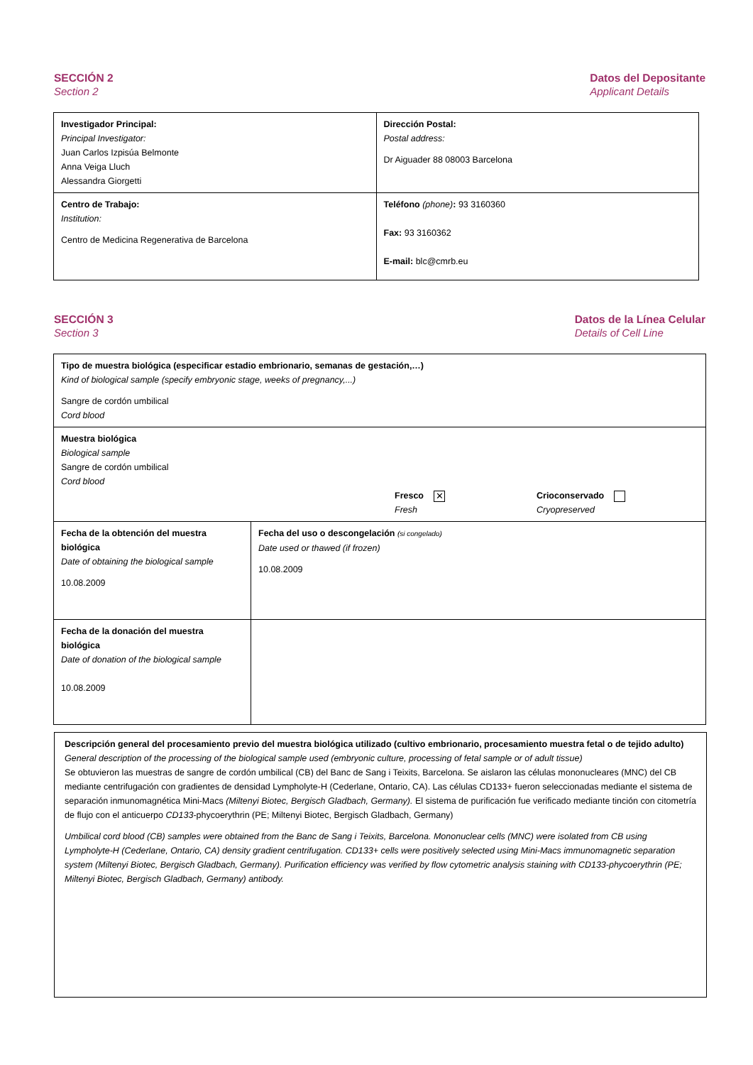SECCIÓN 2
Section 2
Datos del Depositante
Applicant Details
| Investigador Principal: Principal Investigator: Juan Carlos Izpisúa Belmonte Anna Veiga Lluch Alessandra Giorgetti | Dirección Postal: Postal address: Dr Aiguader 88 08003 Barcelona |
| Centro de Trabajo: Institution: Centro de Medicina Regenerativa de Barcelona | Teléfono (phone) : 93 3160360 Fax: 93 3160362 E-mail: blc@cmrb.eu |
SECCIÓN 3
Section 3
Datos de la Línea Celular
Details of Cell Line
| Tipo de muestra biológica (especificar estadio embrionario, semanas de gestación,…) Kind of biological sample (specify embryonic stage, weeks of pregnancy,...) Sangre de cordón umbilical Cord blood | |
| Muestra biológica Biological sample Sangre de cordón umbilical Cord blood Fresco ✕ Fresh Crioconservado Cryopreserved | |
| Fecha de la obtención del muestra biológica Date of obtaining the biological sample 10.08.2009 | Fecha del uso o descongelación (si congelado) Date used or thawed (if frozen) 10.08.2009 |
| Fecha de la donación del muestra biológica Date of donation of the biological sample 10.08.2009 | |
| Descripción general del procesamiento previo del muestra biológica utilizado (cultivo embrionario, procesamiento muestra fetal o de tejido adulto) General description of the processing of the biological sample used (embryonic culture, processing of fetal sample or of adult tissue) Se obtuvieron las muestras de sangre de cordón umbilical (CB) del Banc de Sang i Teixits, Barcelona. Se aislaron las células mononucleares (MNC) del CB mediante centrifugación con gradientes de densidad Lympholyte-H (Cederlane, Ontario, CA). Las células CD133+ fueron seleccionadas mediante el sistema de separación inmunomagnética Mini-Macs (Miltenyi Biotec, Bergisch Gladbach, Germany). El sistema de purificación fue verificado mediante tinción con citometría de flujo con el anticuerpo CD133 -phycoerythrin (PE; Miltenyi Biotec, Bergisch Gladbach, Germany) Umbilical cord blood (CB) samples were obtained from the Banc de Sang i Teixits, Barcelona. Mononuclear cells (MNC) were isolated from CB using Lympholyte-H (Cederlane, Ontario, CA) density gradient centrifugation. CD133+ cells were positively selected using Mini-Macs immunomagnetic separation system (Miltenyi Biotec, Bergisch Gladbach, Germany). Purification efficiency was verified by flow cytometric analysis staining with CD133-phycoerythrin (PE; Miltenyi Biotec, Bergisch Gladbach, Germany) antibody. |